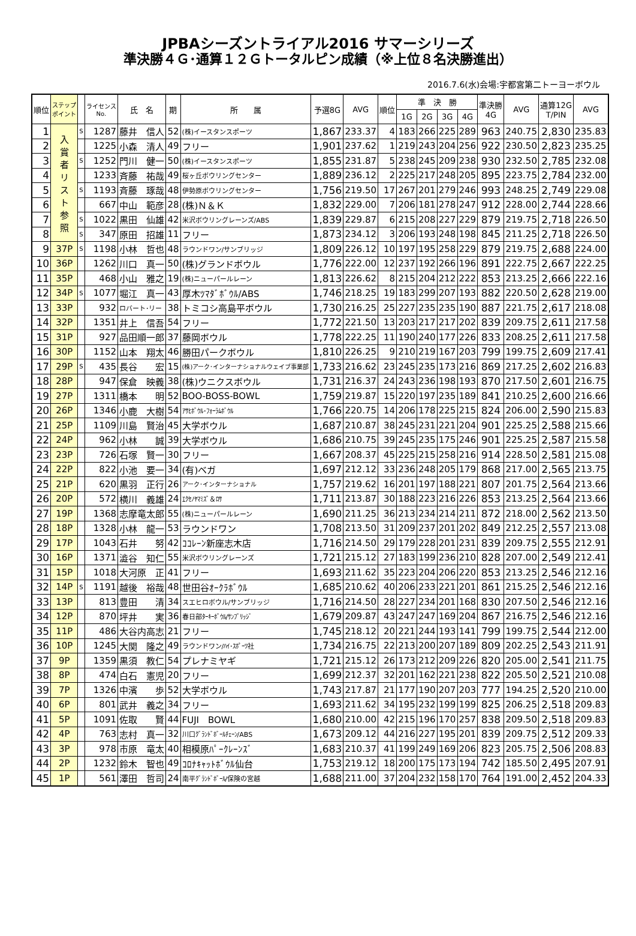JPBAシーズントライアル2016 サマーシリーズ
準決勝４Ｇ･通算１２Ｇトータルピン成績（※上位８名決勝進出）
2016.7.6(水)会場:宇都宮第二トーヨーボウル
| 順位 | ステップ ポイント | | ライセンス No. | 氏 名 | 期 | 所 属 | 予選8G | AVG | 順位 | 準 決 勝 | | | | 準決勝 4G | AVG | 通算12G T/PIN | AVG |
| --- | --- | --- | --- | --- | --- | --- | --- | --- | --- | --- | --- | --- | --- | --- | --- | --- | --- |
| | | | | | | | | | | 1G | 2G | 3G | 4G | | | | |
| 1 | 入 賞 者 リ ス ト 参 照 | S | 1287 | 藤井 信人 | 52 | (株)イースタンスポーツ | 1,867 | 233.37 | 4 | 183 | 266 | 225 | 289 | 963 | 240.75 | 2,830 | 235.83 |
| 2 | | | 1225 | 小森 清人 | 49 | フリー | 1,901 | 237.62 | 1 | 219 | 243 | 204 | 256 | 922 | 230.50 | 2,823 | 235.25 |
| 3 | | S | 1252 | 門川 健一 | 50 | (株)イースタンスポーツ | 1,855 | 231.87 | 5 | 238 | 245 | 209 | 238 | 930 | 232.50 | 2,785 | 232.08 |
| 4 | | | 1233 | 斉藤 祐哉 | 49 | 桜ヶ丘ボウリングセンター | 1,889 | 236.12 | 2 | 225 | 217 | 248 | 205 | 895 | 223.75 | 2,784 | 232.00 |
| 5 | | S | 1193 | 斉藤 琢哉 | 48 | 伊勢原ボウリングセンター | 1,756 | 219.50 | 17 | 267 | 201 | 279 | 246 | 993 | 248.25 | 2,749 | 229.08 |
| 6 | | | 667 | 中山 範彦 | 28 | (株)Ｎ＆Ｋ | 1,832 | 229.00 | 7 | 206 | 181 | 278 | 247 | 912 | 228.00 | 2,744 | 228.66 |
| 7 | | S | 1022 | 黒田 仙雄 | 42 | 米沢ボウリングレーンズ/ABS | 1,839 | 229.87 | 6 | 215 | 208 | 227 | 229 | 879 | 219.75 | 2,718 | 226.50 |
| 8 | | S | 347 | 原田 招雄 | 11 | フリー | 1,873 | 234.12 | 3 | 206 | 193 | 248 | 198 | 845 | 211.25 | 2,718 | 226.50 |
| 9 | 37P | S | 1198 | 小林 哲也 | 48 | ラウンドワン/サンブリッジ | 1,809 | 226.12 | 10 | 197 | 195 | 258 | 229 | 879 | 219.75 | 2,688 | 224.00 |
| 10 | 36P | | 1262 | 川口 真一 | 50 | (株)グランドボウル | 1,776 | 222.00 | 12 | 237 | 192 | 266 | 196 | 891 | 222.75 | 2,667 | 222.25 |
| 11 | 35P | | 468 | 小山 雅之 | 19 | (株)ニューパールレーン | 1,813 | 226.62 | 8 | 215 | 204 | 212 | 222 | 853 | 213.25 | 2,666 | 222.16 |
| 12 | 34P | S | 1077 | 堀江 真一 | 43 | 厚木ﾂﾏﾀﾞﾎﾞｳﾙ/ABS | 1,746 | 218.25 | 19 | 183 | 299 | 207 | 193 | 882 | 220.50 | 2,628 | 219.00 |
| 13 | 33P | | 932 | ロバート･リー | 38 | トミコシ高島平ボウル | 1,730 | 216.25 | 25 | 227 | 235 | 235 | 190 | 887 | 221.75 | 2,617 | 218.08 |
| 14 | 32P | | 1351 | 井上 信吾 | 54 | フリー | 1,772 | 221.50 | 13 | 203 | 217 | 217 | 202 | 839 | 209.75 | 2,611 | 217.58 |
| 15 | 31P | | 927 | 品田順一郎 | 37 | 藤岡ボウル | 1,778 | 222.25 | 11 | 190 | 240 | 177 | 226 | 833 | 208.25 | 2,611 | 217.58 |
| 16 | 30P | | 1152 | 山本 翔太 | 46 | 勝田パークボウル | 1,810 | 226.25 | 9 | 210 | 219 | 167 | 203 | 799 | 199.75 | 2,609 | 217.41 |
| 17 | 29P | S | 435 | 長谷 宏 | 15 | (株)アーク･インターナショナルウェイブ事業部 | 1,733 | 216.62 | 23 | 245 | 235 | 173 | 216 | 869 | 217.25 | 2,602 | 216.83 |
| 18 | 28P | | 947 | 保倉 映義 | 38 | (株)ウニクスボウル | 1,731 | 216.37 | 24 | 243 | 236 | 198 | 193 | 870 | 217.50 | 2,601 | 216.75 |
| 19 | 27P | | 1311 | 橋本 明 | 52 | BOO-BOSS-BOWL | 1,759 | 219.87 | 15 | 220 | 197 | 235 | 189 | 841 | 210.25 | 2,600 | 216.66 |
| 20 | 26P | | 1346 | 小鹿 大樹 | 54 | ｱｻﾋﾎﾞｳﾙ･ﾌｫｰﾗﾑﾎﾞｳﾙ | 1,766 | 220.75 | 14 | 206 | 178 | 225 | 215 | 824 | 206.00 | 2,590 | 215.83 |
| 21 | 25P | | 1109 | 川島 賢治 | 45 | 大学ボウル | 1,687 | 210.87 | 38 | 245 | 231 | 221 | 204 | 901 | 225.25 | 2,588 | 215.66 |
| 22 | 24P | | 962 | 小林 誠 | 39 | 大学ボウル | 1,686 | 210.75 | 39 | 245 | 235 | 175 | 246 | 901 | 225.25 | 2,587 | 215.58 |
| 23 | 23P | | 726 | 石塚 賢一 | 30 | フリー | 1,667 | 208.37 | 45 | 225 | 215 | 258 | 216 | 914 | 228.50 | 2,581 | 215.08 |
| 24 | 22P | | 822 | 小池 要一 | 34 | (有)ベガ | 1,697 | 212.12 | 33 | 236 | 248 | 205 | 179 | 868 | 217.00 | 2,565 | 213.75 |
| 25 | 21P | | 620 | 黒羽 正行 | 26 | アーク･インターナショナル | 1,757 | 219.62 | 16 | 201 | 197 | 188 | 221 | 807 | 201.75 | 2,564 | 213.66 |
| 26 | 20P | | 572 | 横川 義雄 | 24 | ｴｸｾﾉﾔﾏﾐｽﾞ＆ﾛｻ | 1,711 | 213.87 | 30 | 188 | 223 | 216 | 226 | 853 | 213.25 | 2,564 | 213.66 |
| 27 | 19P | | 1368 | 志摩竜太郎 | 55 | (株)ニューパールレーン | 1,690 | 211.25 | 36 | 213 | 234 | 214 | 211 | 872 | 218.00 | 2,562 | 213.50 |
| 28 | 18P | | 1328 | 小林 龍一 | 53 | ラウンドワン | 1,708 | 213.50 | 31 | 209 | 237 | 201 | 202 | 849 | 212.25 | 2,557 | 213.08 |
| 29 | 17P | | 1043 | 石井 努 | 42 | ｺｺﾚｰﾝ新座志木店 | 1,716 | 214.50 | 29 | 179 | 228 | 201 | 231 | 839 | 209.75 | 2,555 | 212.91 |
| 30 | 16P | | 1371 | 澁谷 知仁 | 55 | 米沢ボウリングレーンズ | 1,721 | 215.12 | 27 | 183 | 199 | 236 | 210 | 828 | 207.00 | 2,549 | 212.41 |
| 31 | 15P | | 1018 | 大河原 正 | 41 | フリー | 1,693 | 211.62 | 35 | 223 | 204 | 206 | 220 | 853 | 213.25 | 2,546 | 212.16 |
| 32 | 14P | S | 1191 | 越後 裕哉 | 48 | 世田谷ｵｰｸﾗﾎﾞｳﾙ | 1,685 | 210.62 | 40 | 206 | 233 | 221 | 201 | 861 | 215.25 | 2,546 | 212.16 |
| 33 | 13P | | 813 | 豊田 清 | 34 | スエヒロボウル/サンブリッジ | 1,716 | 214.50 | 28 | 227 | 234 | 201 | 168 | 830 | 207.50 | 2,546 | 212.16 |
| 34 | 12P | | 870 | 坪井 実 | 36 | 春日部ﾀｰｷｰﾎﾞｳﾙ/ｻﾝﾌﾞﾘｯｼﾞ | 1,679 | 209.87 | 43 | 247 | 247 | 169 | 204 | 867 | 216.75 | 2,546 | 212.16 |
| 35 | 11P | | 486 | 大谷内高志 | 21 | フリー | 1,745 | 218.12 | 20 | 221 | 244 | 193 | 141 | 799 | 199.75 | 2,544 | 212.00 |
| 36 | 10P | | 1245 | 大関 隆之 | 49 | ラウンドワン/ﾊｲ･ｽﾎﾟｰﾂ社 | 1,734 | 216.75 | 22 | 213 | 200 | 207 | 189 | 809 | 202.25 | 2,543 | 211.91 |
| 37 | 9P | | 1359 | 黒須 教仁 | 54 | プレナミヤギ | 1,721 | 215.12 | 26 | 173 | 212 | 209 | 226 | 820 | 205.00 | 2,541 | 211.75 |
| 38 | 8P | | 474 | 白石 憲児 | 20 | フリー | 1,699 | 212.37 | 32 | 201 | 162 | 221 | 238 | 822 | 205.50 | 2,521 | 210.08 |
| 39 | 7P | | 1326 | 中濱 歩 | 52 | 大学ボウル | 1,743 | 217.87 | 21 | 177 | 190 | 207 | 203 | 777 | 194.25 | 2,520 | 210.00 |
| 40 | 6P | | 801 | 武井 義之 | 34 | フリー | 1,693 | 211.62 | 34 | 195 | 232 | 199 | 199 | 825 | 206.25 | 2,518 | 209.83 |
| 41 | 5P | | 1091 | 佐取 賢 | 44 | FUJI BOWL | 1,680 | 210.00 | 42 | 215 | 196 | 170 | 257 | 838 | 209.50 | 2,518 | 209.83 |
| 42 | 4P | | 763 | 志村 真一 | 32 | 川口ｸﾞﾗﾝﾄﾞﾎﾞｰﾙﾁｪｰﾝ/ABS | 1,673 | 209.12 | 44 | 216 | 227 | 195 | 201 | 839 | 209.75 | 2,512 | 209.33 |
| 43 | 3P | | 978 | 市原 竜太 | 40 | 相模原ﾊﾟｰｸﾚｰﾝｽﾞ | 1,683 | 210.37 | 41 | 199 | 249 | 169 | 206 | 823 | 205.75 | 2,506 | 208.83 |
| 44 | 2P | | 1232 | 鈴木 智也 | 49 | ｺﾛﾅｷｬｯﾄﾎﾞｳﾙ仙台 | 1,753 | 219.12 | 18 | 200 | 175 | 173 | 194 | 742 | 185.50 | 2,495 | 207.91 |
| 45 | 1P | | 561 | 澤田 哲司 | 24 | 南平ｸﾞﾗﾝﾄﾞﾎﾞｰﾙ/保険の宮越 | 1,688 | 211.00 | 37 | 204 | 232 | 158 | 170 | 764 | 191.00 | 2,452 | 204.33 |